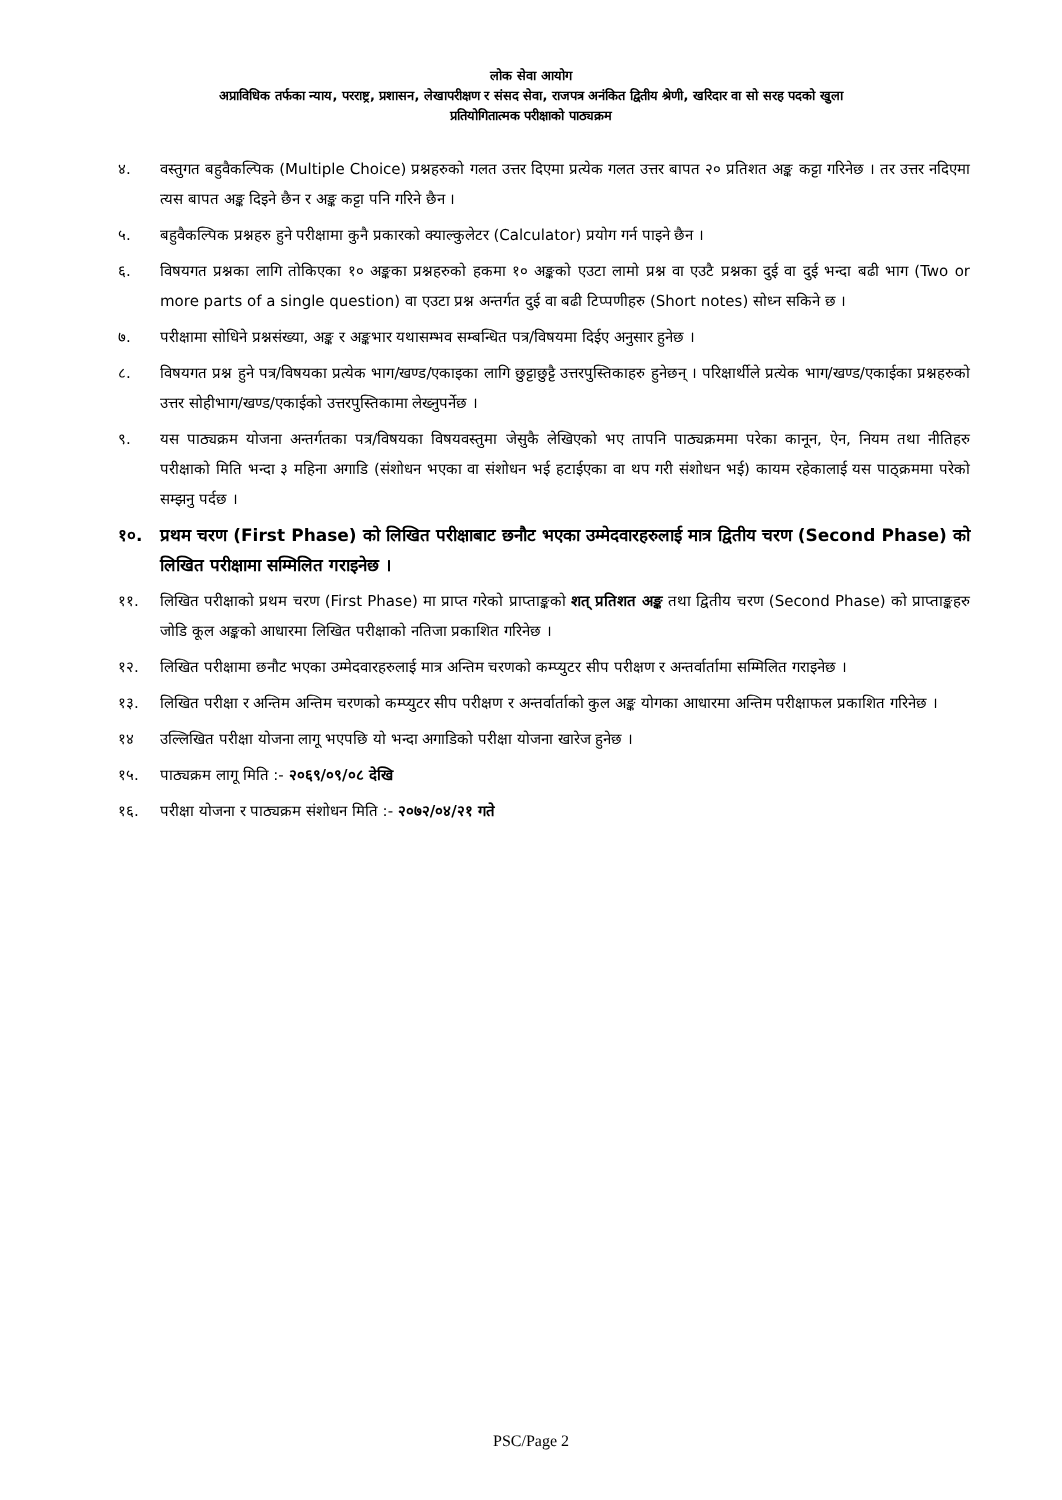लोक सेवा आयोग
अप्राविधिक तर्फका न्याय, परराष्ट्र, प्रशासन, लेखापरीक्षण र संसद सेवा, राजपत्र अनंकित द्वितीय श्रेणी, खरिदार वा सो सरह पदको खुला
प्रतियोगितात्मक परीक्षाको पाठ्यक्रम
४. वस्तुगत बहुवैकल्पिक (Multiple Choice) प्रश्नहरुको गलत उत्तर दिएमा प्रत्येक गलत उत्तर बापत २० प्रतिशत अङ्क कट्टा गरिनेछ । तर उत्तर नदिएमा त्यस बापत अङ्क दिइने छैन र अङ्क कट्टा पनि गरिने छैन ।
५. बहुवैकल्पिक प्रश्नहरु हुने परीक्षामा कुनै प्रकारको क्याल्कुलेटर (Calculator) प्रयोग गर्न पाइने छैन ।
६. विषयगत प्रश्नका लागि तोकिएका १० अङ्कका प्रश्नहरुको हकमा १० अङ्कको एउटा लामो प्रश्न वा एउटै प्रश्नका दुई वा दुई भन्दा बढी भाग (Two or more parts of a single question) वा एउटा प्रश्न अन्तर्गत दुई वा बढी टिप्पणीहरु (Short notes) सोध्न सकिने छ ।
७. परीक्षामा सोधिने प्रश्नसंख्या, अङ्क र अङ्कभार यथासम्भव सम्बन्धित पत्र/विषयमा दिईए अनुसार हुनेछ ।
८. विषयगत प्रश्न हुने पत्र/विषयका प्रत्येक भाग/खण्ड/एकाइका लागि छुट्टाछुट्टै उत्तरपुस्तिकाहरु हुनेछन् । परिक्षार्थीले प्रत्येक भाग/खण्ड/एकाईका प्रश्नहरुको उत्तर सोहीभाग/खण्ड/एकाईको उत्तरपुस्तिकामा लेख्नुपर्नेछ ।
९. यस पाठ्यक्रम योजना अन्तर्गतका पत्र/विषयका विषयवस्तुमा जेसुकै लेखिएको भए तापनि पाठ्यक्रममा परेका कानून, ऐन, नियम तथा नीतिहरु परीक्षाको मिति भन्दा ३ महिना अगाडि (संशोधन भएका वा संशोधन भई हटाईएका वा थप गरी संशोधन भई) कायम रहेकालाई यस पाठ्क्रममा परेको सम्झनु पर्दछ ।
१०. प्रथम चरण (First Phase) को लिखित परीक्षाबाट छनौट भएका उम्मेदवारहरुलाई मात्र द्वितीय चरण (Second Phase) को लिखित परीक्षामा सम्मिलित गराइनेछ ।
११. लिखित परीक्षाको प्रथम चरण (First Phase) मा प्राप्त गरेको प्राप्ताङ्कको शत् प्रतिशत अङ्क तथा द्वितीय चरण (Second Phase) को प्राप्ताङ्कहरु जोडि कूल अङ्कको आधारमा लिखित परीक्षाको नतिजा प्रकाशित गरिनेछ ।
१२. लिखित परीक्षामा छनौट भएका उम्मेदवारहरुलाई मात्र अन्तिम चरणको कम्प्युटर सीप परीक्षण र अन्तर्वार्तामा सम्मिलित गराइनेछ ।
१३. लिखित परीक्षा र अन्तिम अन्तिम चरणको कम्प्युटर सीप परीक्षण र अन्तर्वार्ताको कुल अङ्क योगका आधारमा अन्तिम परीक्षाफल प्रकाशित गरिनेछ ।
१४ उल्लिखित परीक्षा योजना लागू भएपछि यो भन्दा अगाडिको परीक्षा योजना खारेज हुनेछ ।
१५. पाठ्यक्रम लागू मिति :- २०६९/०९/०८ देखि
१६. परीक्षा योजना र पाठ्यक्रम संशोधन मिति :- २०७२/०४/२१ गते
PSC/Page 2